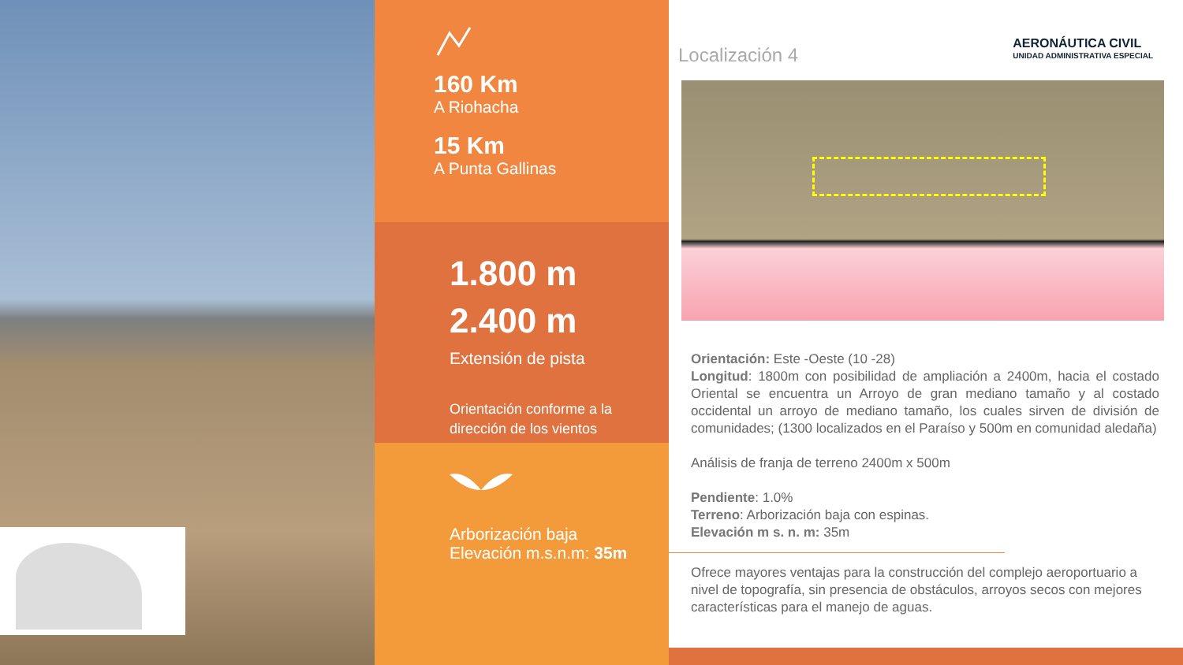160 Km
A Riohacha
15 Km
A Punta Gallinas
1.800 m
2.400 m
Extensión de pista
Orientación conforme a la dirección de los vientos
Arborización baja
Elevación m.s.n.m: 35m
Localización 4
AERONÁUTICA CIVIL
UNIDAD ADMINISTRATIVA ESPECIAL
Orientación: Este -Oeste (10 -28)
Longitud: 1800m con posibilidad de ampliación a 2400m, hacia el costado Oriental se encuentra un Arroyo de gran mediano tamaño y al costado occidental un arroyo de mediano tamaño, los cuales sirven de división de comunidades; (1300 localizados en el Paraíso y 500m en comunidad aledaña)
Análisis de franja de terreno 2400m x 500m
Pendiente: 1.0%
Terreno: Arborización baja con espinas.
Elevación m s. n. m: 35m
Ofrece mayores ventajas para la construcción del complejo aeroportuario a nivel de topografía, sin presencia de obstáculos, arroyos secos con mejores características para el manejo de aguas.